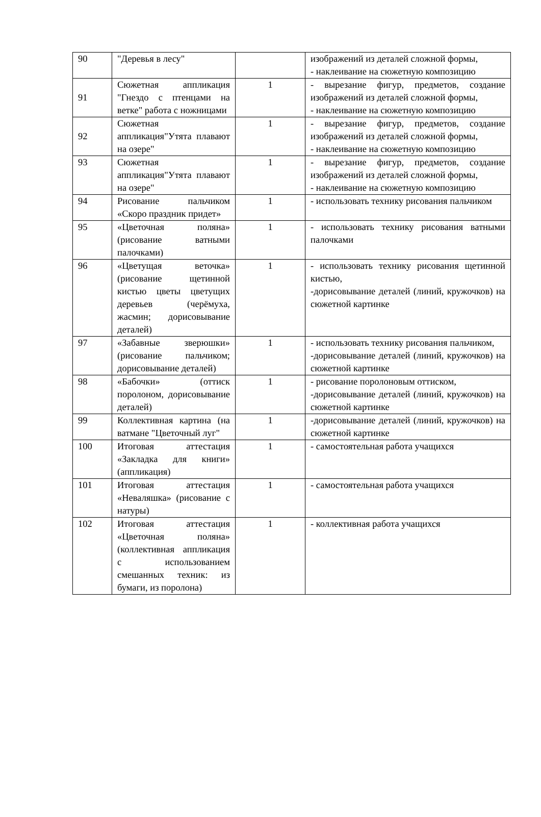| 90 | "Деревья в лесу" | | изображений из деталей сложной формы, - наклеивание на сюжетную композицию |
| 91 | Сюжетная аппликация "Гнездо с птенцами на ветке" работа с ножницами | 1 | - вырезание фигур, предметов, создание изображений из деталей сложной формы, - наклеивание на сюжетную композицию |
| 92 | Сюжетная аппликация"Утята плавают на озере" | 1 | - вырезание фигур, предметов, создание изображений из деталей сложной формы, - наклеивание на сюжетную композицию |
| 93 | Сюжетная аппликация"Утята плавают на озере" | 1 | - вырезание фигур, предметов, создание изображений из деталей сложной формы, - наклеивание на сюжетную композицию |
| 94 | Рисование пальчиком «Скоро праздник придет» | 1 | - использовать технику рисования пальчиком |
| 95 | «Цветочная поляна» (рисование ватными палочками) | 1 | - использовать технику рисования ватными палочками |
| 96 | «Цветущая веточка» (рисование щетинной кистью цветы цветущих деревьев (черёмуха, жасмин; дорисовывание деталей) | 1 | - использовать технику рисования щетинной кистью, -дорисовывание деталей (линий, кружочков) на сюжетной картинке |
| 97 | «Забавные зверюшки» (рисование пальчиком; дорисовывание деталей) | 1 | - использовать технику рисования пальчиком, -дорисовывание деталей (линий, кружочков) на сюжетной картинке |
| 98 | «Бабочки» (оттиск поролоном, дорисовывание деталей) | 1 | - рисование поролоновым оттиском, -дорисовывание деталей (линий, кружочков) на сюжетной картинке |
| 99 | Коллективная картина (на ватмане "Цветочный луг" | 1 | -дорисовывание деталей (линий, кружочков) на сюжетной картинке |
| 100 | Итоговая аттестация «Закладка для книги» (аппликация) | 1 | - самостоятельная работа учащихся |
| 101 | Итоговая аттестация «Неваляшка» (рисование с натуры) | 1 | - самостоятельная работа учащихся |
| 102 | Итоговая аттестация «Цветочная поляна» (коллективная аппликация с использованием смешанных техник: из бумаги, из поролона) | 1 | - коллективная работа учащихся |